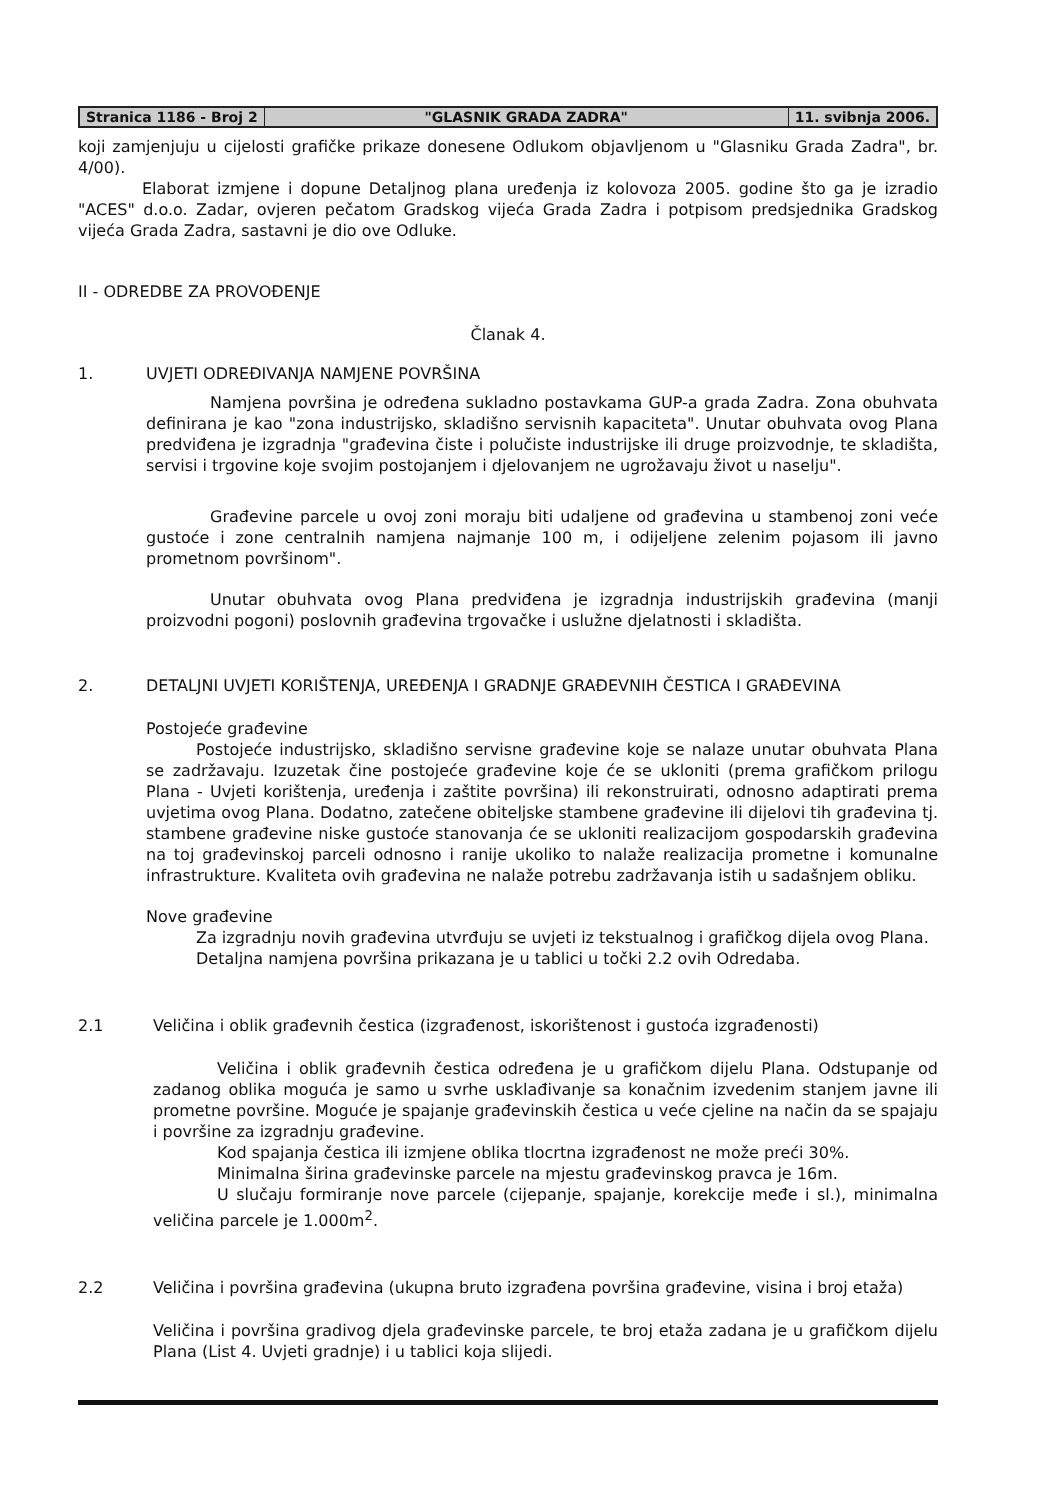Stranica 1186 - Broj 2 "GLASNIK GRADA ZADRA" 11. svibnja 2006.
koji zamjenjuju u cijelosti grafičke prikaze donesene Odlukom objavljenom u "Glasniku Grada Zadra", br. 4/00).
Elaborat izmjene i dopune Detaljnog plana uređenja iz kolovoza 2005. godine što ga je izradio "ACES" d.o.o. Zadar, ovjeren pečatom Gradskog vijeća Grada Zadra i potpisom predsjednika Gradskog vijeća Grada Zadra, sastavni je dio ove Odluke.
II - ODREDBE ZA PROVOĐENJE
Članak 4.
1. UVJETI ODREĐIVANJA NAMJENE POVRŠINA
Namjena površina je određena sukladno postavkama GUP-a grada Zadra. Zona obuhvata definirana je kao "zona industrijsko, skladišno servisnih kapaciteta". Unutar obuhvata ovog Plana predviđena je izgradnja "građevina čiste i polučiste industrijske ili druge proizvodnje, te skladišta, servisi i trgovine koje svojim postojanjem i djelovanjem ne ugrožavaju život u naselju".
Građevine parcele u ovoj zoni moraju biti udaljene od građevina u stambenoj zoni veće gustoće i zone centralnih namjena najmanje 100 m, i odijeljene zelenim pojasom ili javno prometnom površinom".
Unutar obuhvata ovog Plana predviđena je izgradnja industrijskih građevina (manji proizvodni pogoni) poslovnih građevina trgovačke i uslužne djelatnosti i skladišta.
2. DETALJNI UVJETI KORIŠTENJA, UREĐENJA I GRADNJE GRAĐEVNIH ČESTICA I GRAĐEVINA
Postojeće građevine
Postojeće industrijsko, skladišno servisne građevine koje se nalaze unutar obuhvata Plana se zadržavaju. Izuzetak čine postojeće građevine koje će se ukloniti (prema grafičkom prilogu Plana - Uvjeti korištenja, uređenja i zaštite površina) ili rekonstruirati, odnosno adaptirati prema uvjetima ovog Plana. Dodatno, zatečene obiteljske stambene građevine ili dijelovi tih građevina tj. stambene građevine niske gustoće stanovanja će se ukloniti realizacijom gospodarskih građevina na toj građevinskoj parceli odnosno i ranije ukoliko to nalaže realizacija prometne i komunalne infrastrukture. Kvaliteta ovih građevina ne nalaže potrebu zadržavanja istih u sadašnjem obliku.
Nove građevine
Za izgradnju novih građevina utvrđuju se uvjeti iz tekstualnog i grafičkog dijela ovog Plana.
Detaljna namjena površina prikazana je u tablici u točki 2.2 ovih Odredaba.
2.1 Veličina i oblik građevnih čestica (izgrađenost, iskorištenost i gustoća izgrađenosti)
Veličina i oblik građevnih čestica određena je u grafičkom dijelu Plana. Odstupanje od zadanog oblika moguća je samo u svrhe usklađivanje sa konačnim izvedenim stanjem javne ili prometne površine. Moguće je spajanje građevinskih čestica u veće cjeline na način da se spajaju i površine za izgradnju građevine.
Kod spajanja čestica ili izmjene oblika tlocrtna izgrađenost ne može preći 30%.
Minimalna širina građevinske parcele na mjestu građevinskog pravca je 16m.
U slučaju formiranje nove parcele (cijepanje, spajanje, korekcije međe i sl.), minimalna veličina parcele je 1.000m<sup>2</sup>.
2.2 Veličina i površina građevina (ukupna bruto izgrađena površina građevine, visina i broj etaža)
Veličina i površina gradivog djela građevinske parcele, te broj etaža zadana je u grafičkom dijelu Plana (List 4. Uvjeti gradnje) i u tablici koja slijedi.